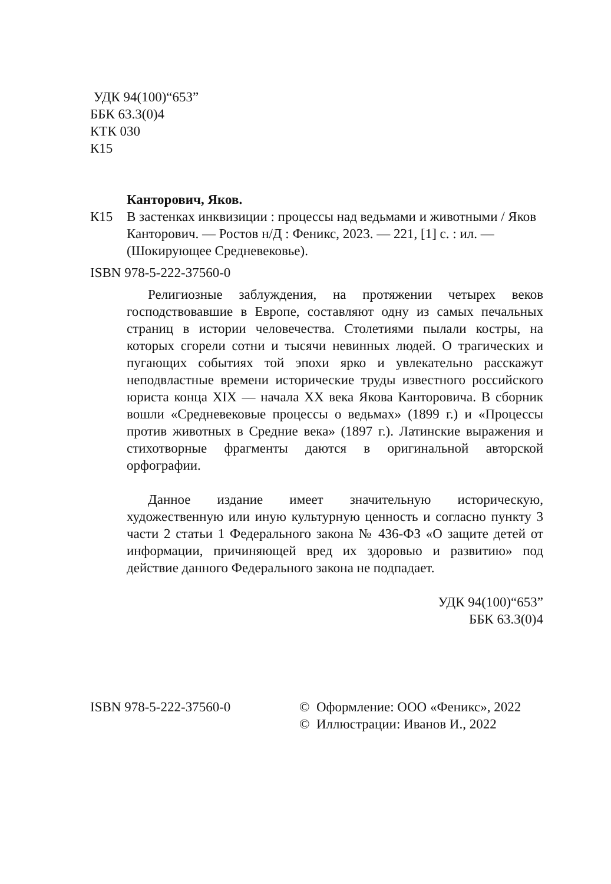УДК 94(100)“653”
ББК 63.3(0)4
КТК 030
К15
Канторович, Яков.
К15 В застенках инквизиции : процессы над ведьмами и животными / Яков Канторович. — Ростов н/Д : Феникс, 2023. — 221, [1] с. : ил. — (Шокирующее Средневековье).
ISBN 978-5-222-37560-0
Религиозные заблуждения, на протяжении четырех веков господствовавшие в Европе, составляют одну из самых печальных страниц в истории человечества. Столетиями пылали костры, на которых сгорели сотни и тысячи невинных людей. О трагических и пугающих событиях той эпохи ярко и увлекательно расскажут неподвластные времени исторические труды известного российского юриста конца XIX — начала XX века Якова Канторовича. В сборник вошли «Средневековые процессы о ведьмах» (1899 г.) и «Процессы против животных в Средние века» (1897 г.). Латинские выражения и стихотворные фрагменты даются в оригинальной авторской орфографии.
Данное издание имеет значительную историческую, художественную или иную культурную ценность и согласно пункту 3 части 2 статьи 1 Федерального закона № 436-ФЗ «О защите детей от информации, причиняющей вред их здоровью и развитию» под действие данного Федерального закона не подпадает.
УДК 94(100)“653”
ББК 63.3(0)4
ISBN 978-5-222-37560-0 © Оформление: ООО «Феникс», 2022
© Иллюстрации: Иванов И., 2022